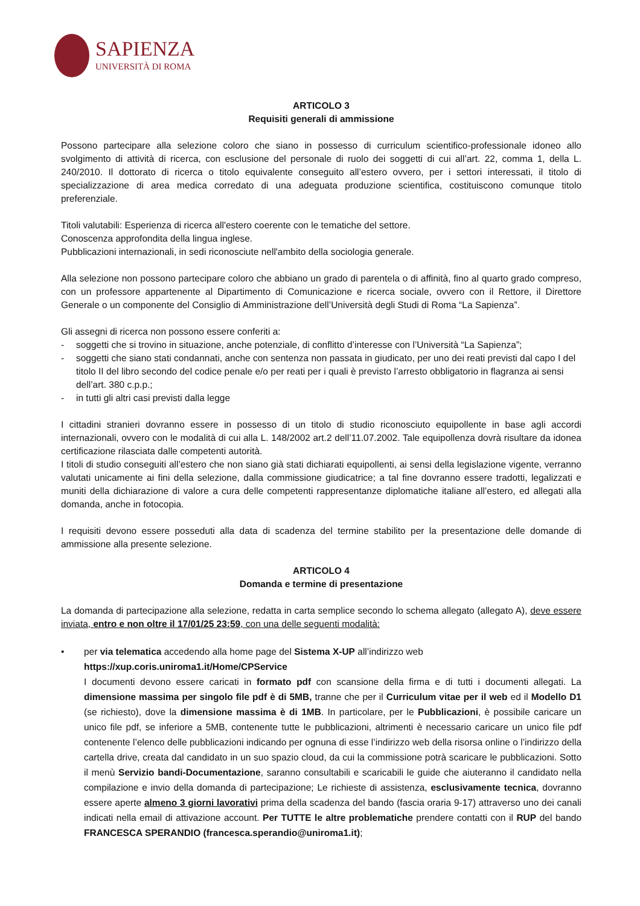SAPIENZA
UNIVERSITÀ DI ROMA
ARTICOLO 3
Requisiti generali di ammissione
Possono partecipare alla selezione coloro che siano in possesso di curriculum scientifico-professionale idoneo allo svolgimento di attività di ricerca, con esclusione del personale di ruolo dei soggetti di cui all’art. 22, comma 1, della L. 240/2010. Il dottorato di ricerca o titolo equivalente conseguito all’estero ovvero, per i settori interessati, il titolo di specializzazione di area medica corredato di una adeguata produzione scientifica, costituiscono comunque titolo preferenziale.
Titoli valutabili: Esperienza di ricerca all'estero coerente con le tematiche del settore.
Conoscenza approfondita della lingua inglese.
Pubblicazioni internazionali, in sedi riconosciute nell'ambito della sociologia generale.
Alla selezione non possono partecipare coloro che abbiano un grado di parentela o di affinità, fino al quarto grado compreso, con un professore appartenente al Dipartimento di Comunicazione e ricerca sociale, ovvero con il Rettore, il Direttore Generale o un componente del Consiglio di Amministrazione dell’Università degli Studi di Roma “La Sapienza”.
Gli assegni di ricerca non possono essere conferiti a:
- soggetti che si trovino in situazione, anche potenziale, di conflitto d’interesse con l’Università “La Sapienza”;
- soggetti che siano stati condannati, anche con sentenza non passata in giudicato, per uno dei reati previsti dal capo I del titolo II del libro secondo del codice penale e/o per reati per i quali è previsto l’arresto obbligatorio in flagranza ai sensi dell’art. 380 c.p.p.;
- in tutti gli altri casi previsti dalla legge
I cittadini stranieri dovranno essere in possesso di un titolo di studio riconosciuto equipollente in base agli accordi internazionali, ovvero con le modalità di cui alla L. 148/2002 art.2 dell’11.07.2002. Tale equipollenza dovrà risultare da idonea certificazione rilasciata dalle competenti autorità.
I titoli di studio conseguiti all’estero che non siano già stati dichiarati equipollenti, ai sensi della legislazione vigente, verranno valutati unicamente ai fini della selezione, dalla commissione giudicatrice; a tal fine dovranno essere tradotti, legalizzati e muniti della dichiarazione di valore a cura delle competenti rappresentanze diplomatiche italiane all’estero, ed allegati alla domanda, anche in fotocopia.
I requisiti devono essere posseduti alla data di scadenza del termine stabilito per la presentazione delle domande di ammissione alla presente selezione.
ARTICOLO 4
Domanda e termine di presentazione
La domanda di partecipazione alla selezione, redatta in carta semplice secondo lo schema allegato (allegato A), deve essere inviata, entro e non oltre il 17/01/25 23:59, con una delle seguenti modalità:
• per via telematica accedendo alla home page del Sistema X-UP all’indirizzo web
https://xup.coris.uniroma1.it/Home/CPService
I documenti devono essere caricati in formato pdf con scansione della firma e di tutti i documenti allegati. La dimensione massima per singolo file pdf è di 5MB, tranne che per il Curriculum vitae per il web ed il Modello D1 (se richiesto), dove la dimensione massima è di 1MB. In particolare, per le Pubblicazioni, è possibile caricare un unico file pdf, se inferiore a 5MB, contenente tutte le pubblicazioni, altrimenti è necessario caricare un unico file pdf contenente l’elenco delle pubblicazioni indicando per ognuna di esse l’indirizzo web della risorsa online o l’indirizzo della cartella drive, creata dal candidato in un suo spazio cloud, da cui la commissione potrà scaricare le pubblicazioni. Sotto il menù Servizio bandi-Documentazione, saranno consultabili e scaricabili le guide che aiuteranno il candidato nella compilazione e invio della domanda di partecipazione; Le richieste di assistenza, esclusivamente tecnica, dovranno essere aperte almeno 3 giorni lavorativi prima della scadenza del bando (fascia oraria 9-17) attraverso uno dei canali indicati nella email di attivazione account. Per TUTTE le altre problematiche prendere contatti con il RUP del bando FRANCESCA SPERANDIO (francesca.sperandio@uniroma1.it);